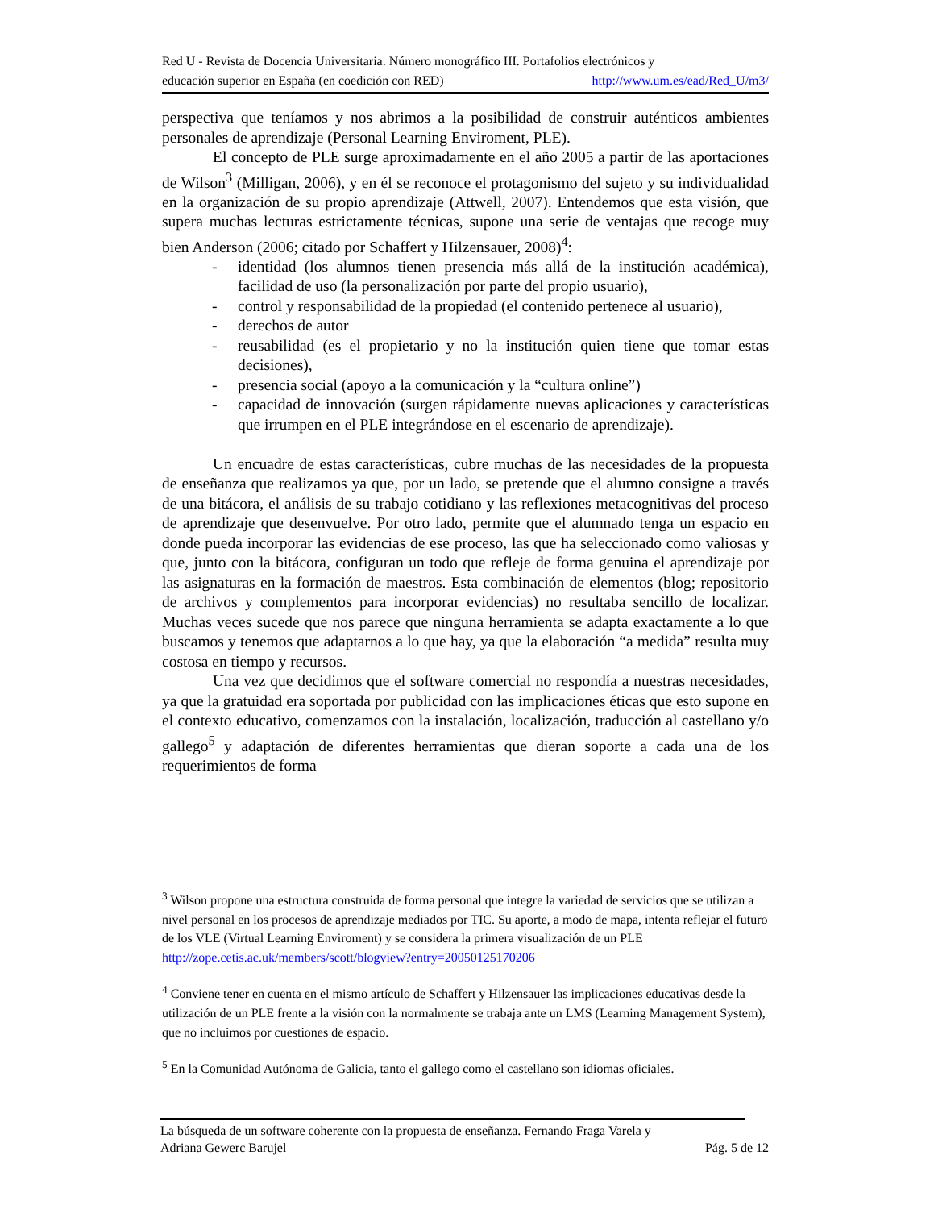Red U - Revista de Docencia Universitaria. Número monográfico III. Portafolios electrónicos y
educación superior en España (en coedición con RED) http://www.um.es/ead/Red_U/m3/
perspectiva que teníamos y nos abrimos a la posibilidad de construir auténticos ambientes personales de aprendizaje (Personal Learning Enviroment, PLE).
El concepto de PLE surge aproximadamente en el año 2005 a partir de las aportaciones de Wilson<sup>3</sup> (Milligan, 2006), y en él se reconoce el protagonismo del sujeto y su individualidad en la organización de su propio aprendizaje (Attwell, 2007). Entendemos que esta visión, que supera muchas lecturas estrictamente técnicas, supone una serie de ventajas que recoge muy bien Anderson (2006; citado por Schaffert y Hilzensauer, 2008)<sup>4</sup>:
- identidad (los alumnos tienen presencia más allá de la institución académica), facilidad de uso (la personalización por parte del propio usuario),
- control y responsabilidad de la propiedad (el contenido pertenece al usuario),
- derechos de autor
- reusabilidad (es el propietario y no la institución quien tiene que tomar estas decisiones),
- presencia social (apoyo a la comunicación y la “cultura online”)
- capacidad de innovación (surgen rápidamente nuevas aplicaciones y características que irrumpen en el PLE integrándose en el escenario de aprendizaje).
Un encuadre de estas características, cubre muchas de las necesidades de la propuesta de enseñanza que realizamos ya que, por un lado, se pretende que el alumno consigne a través de una bitácora, el análisis de su trabajo cotidiano y las reflexiones metacognitivas del proceso de aprendizaje que desenvuelve. Por otro lado, permite que el alumnado tenga un espacio en donde pueda incorporar las evidencias de ese proceso, las que ha seleccionado como valiosas y que, junto con la bitácora, configuran un todo que refleje de forma genuina el aprendizaje por las asignaturas en la formación de maestros. Esta combinación de elementos (blog; repositorio de archivos y complementos para incorporar evidencias) no resultaba sencillo de localizar. Muchas veces sucede que nos parece que ninguna herramienta se adapta exactamente a lo que buscamos y tenemos que adaptarnos a lo que hay, ya que la elaboración “a medida” resulta muy costosa en tiempo y recursos.
Una vez que decidimos que el software comercial no respondía a nuestras necesidades, ya que la gratuidad era soportada por publicidad con las implicaciones éticas que esto supone en el contexto educativo, comenzamos con la instalación, localización, traducción al castellano y/o gallego<sup>5</sup> y adaptación de diferentes herramientas que dieran soporte a cada una de los requerimientos de forma
<sup>3</sup> Wilson propone una estructura construida de forma personal que integre la variedad de servicios que se utilizan a nivel personal en los procesos de aprendizaje mediados por TIC. Su aporte, a modo de mapa, intenta reflejar el futuro de los VLE (Virtual Learning Enviroment) y se considera la primera visualización de un PLE http://zope.cetis.ac.uk/members/scott/blogview?entry=20050125170206
<sup>4</sup> Conviene tener en cuenta en el mismo artículo de Schaffert y Hilzensauer las implicaciones educativas desde la utilización de un PLE frente a la visión con la normalmente se trabaja ante un LMS (Learning Management System), que no incluimos por cuestiones de espacio.
<sup>5</sup> En la Comunidad Autónoma de Galicia, tanto el gallego como el castellano son idiomas oficiales.
La búsqueda de un software coherente con la propuesta de enseñanza. Fernando Fraga Varela y
Adriana Gewerc Barujel Pág. 5 de 12